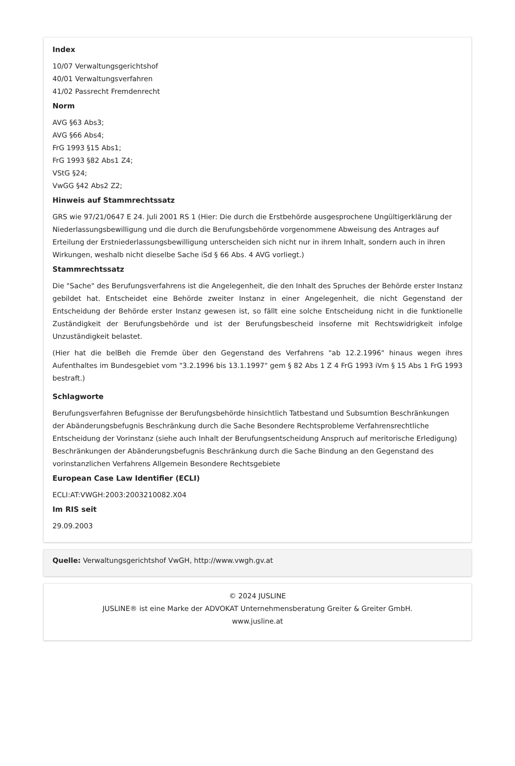Index
10/07 Verwaltungsgerichtshof
40/01 Verwaltungsverfahren
41/02 Passrecht Fremdenrecht
Norm
AVG §63 Abs3;
AVG §66 Abs4;
FrG 1993 §15 Abs1;
FrG 1993 §82 Abs1 Z4;
VStG §24;
VwGG §42 Abs2 Z2;
Hinweis auf Stammrechtssatz
GRS wie 97/21/0647 E 24. Juli 2001 RS 1 (Hier: Die durch die Erstbehörde ausgesprochene Ungültigerklärung der Niederlassungsbewilligung und die durch die Berufungsbehörde vorgenommene Abweisung des Antrages auf Erteilung der Erstniederlassungsbewilligung unterscheiden sich nicht nur in ihrem Inhalt, sondern auch in ihren Wirkungen, weshalb nicht dieselbe Sache iSd § 66 Abs. 4 AVG vorliegt.)
Stammrechtssatz
Die "Sache" des Berufungsverfahrens ist die Angelegenheit, die den Inhalt des Spruches der Behörde erster Instanz gebildet hat. Entscheidet eine Behörde zweiter Instanz in einer Angelegenheit, die nicht Gegenstand der Entscheidung der Behörde erster Instanz gewesen ist, so fällt eine solche Entscheidung nicht in die funktionelle Zuständigkeit der Berufungsbehörde und ist der Berufungsbescheid insoferne mit Rechtswidrigkeit infolge Unzuständigkeit belastet.
(Hier hat die belBeh die Fremde über den Gegenstand des Verfahrens "ab 12.2.1996" hinaus wegen ihres Aufenthaltes im Bundesgebiet vom "3.2.1996 bis 13.1.1997" gem § 82 Abs 1 Z 4 FrG 1993 iVm § 15 Abs 1 FrG 1993 bestraft.)
Schlagworte
Berufungsverfahren Befugnisse der Berufungsbehörde hinsichtlich Tatbestand und Subsumtion Beschränkungen der Abänderungsbefugnis Beschränkung durch die Sache Besondere Rechtsprobleme Verfahrensrechtliche Entscheidung der Vorinstanz (siehe auch Inhalt der Berufungsentscheidung Anspruch auf meritorische Erledigung) Beschränkungen der Abänderungsbefugnis Beschränkung durch die Sache Bindung an den Gegenstand des vorinstanzlichen Verfahrens Allgemein Besondere Rechtsgebiete
European Case Law Identifier (ECLI)
ECLI:AT:VWGH:2003:2003210082.X04
Im RIS seit
29.09.2003
Quelle: Verwaltungsgerichtshof VwGH, http://www.vwgh.gv.at
© 2024 JUSLINE
JUSLINE® ist eine Marke der ADVOKAT Unternehmensberatung Greiter & Greiter GmbH.
www.jusline.at